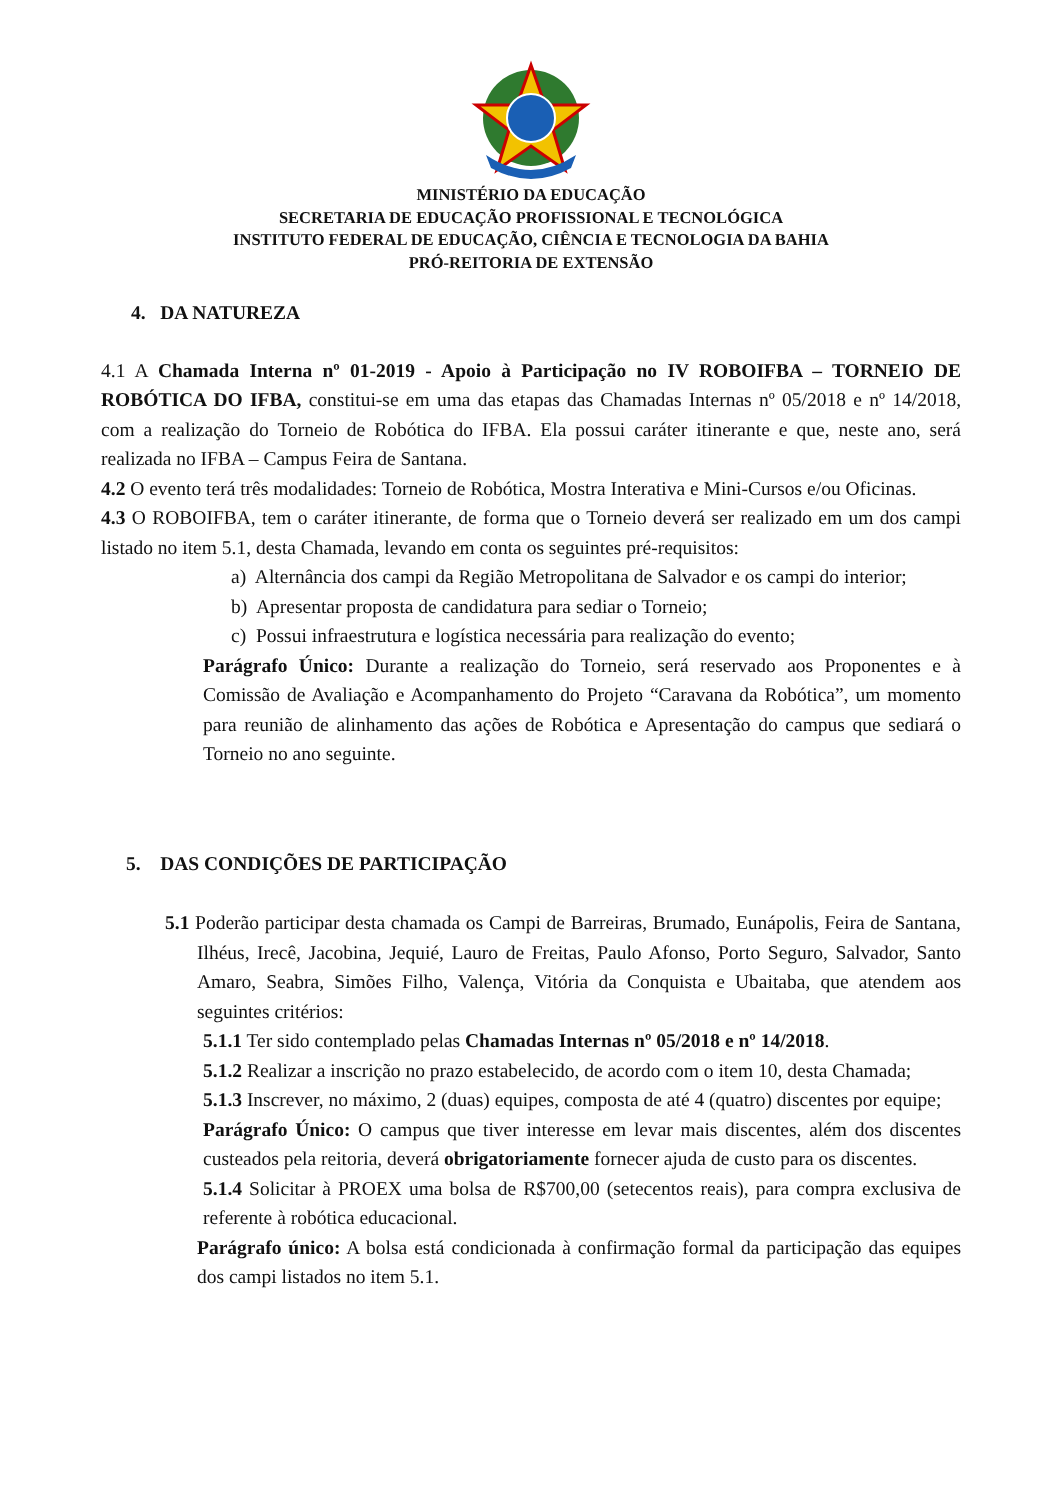MINISTÉRIO DA EDUCAÇÃO
SECRETARIA DE EDUCAÇÃO PROFISSIONAL E TECNOLÓGICA
INSTITUTO FEDERAL DE EDUCAÇÃO, CIÊNCIA E TECNOLOGIA DA BAHIA
PRÓ-REITORIA DE EXTENSÃO
4. DA NATUREZA
4.1 A Chamada Interna nº 01-2019 - Apoio à Participação no IV ROBOIFBA – TORNEIO DE ROBÓTICA DO IFBA, constitui-se em uma das etapas das Chamadas Internas nº 05/2018 e nº 14/2018, com a realização do Torneio de Robótica do IFBA. Ela possui caráter itinerante e que, neste ano, será realizada no IFBA – Campus Feira de Santana.
4.2 O evento terá três modalidades: Torneio de Robótica, Mostra Interativa e Mini-Cursos e/ou Oficinas.
4.3 O ROBOIFBA, tem o caráter itinerante, de forma que o Torneio deverá ser realizado em um dos campi listado no item 5.1, desta Chamada, levando em conta os seguintes pré-requisitos:
a) Alternância dos campi da Região Metropolitana de Salvador e os campi do interior;
b) Apresentar proposta de candidatura para sediar o Torneio;
c) Possui infraestrutura e logística necessária para realização do evento;
Parágrafo Único: Durante a realização do Torneio, será reservado aos Proponentes e à Comissão de Avaliação e Acompanhamento do Projeto “Caravana da Robótica”, um momento para reunião de alinhamento das ações de Robótica e Apresentação do campus que sediará o Torneio no ano seguinte.
5. DAS CONDIÇÕES DE PARTICIPAÇÃO
5.1 Poderão participar desta chamada os Campi de Barreiras, Brumado, Eunápolis, Feira de Santana, Ilhéus, Irecê, Jacobina, Jequié, Lauro de Freitas, Paulo Afonso, Porto Seguro, Salvador, Santo Amaro, Seabra, Simões Filho, Valença, Vitória da Conquista e Ubaitaba, que atendem aos seguintes critérios:
5.1.1 Ter sido contemplado pelas Chamadas Internas nº 05/2018 e nº 14/2018.
5.1.2 Realizar a inscrição no prazo estabelecido, de acordo com o item 10, desta Chamada;
5.1.3 Inscrever, no máximo, 2 (duas) equipes, composta de até 4 (quatro) discentes por equipe;
Parágrafo Único: O campus que tiver interesse em levar mais discentes, além dos discentes custeados pela reitoria, deverá obrigatoriamente fornecer ajuda de custo para os discentes.
5.1.4 Solicitar à PROEX uma bolsa de R$700,00 (setecentos reais), para compra exclusiva de referente à robótica educacional.
Parágrafo único: A bolsa está condicionada à confirmação formal da participação das equipes dos campi listados no item 5.1.